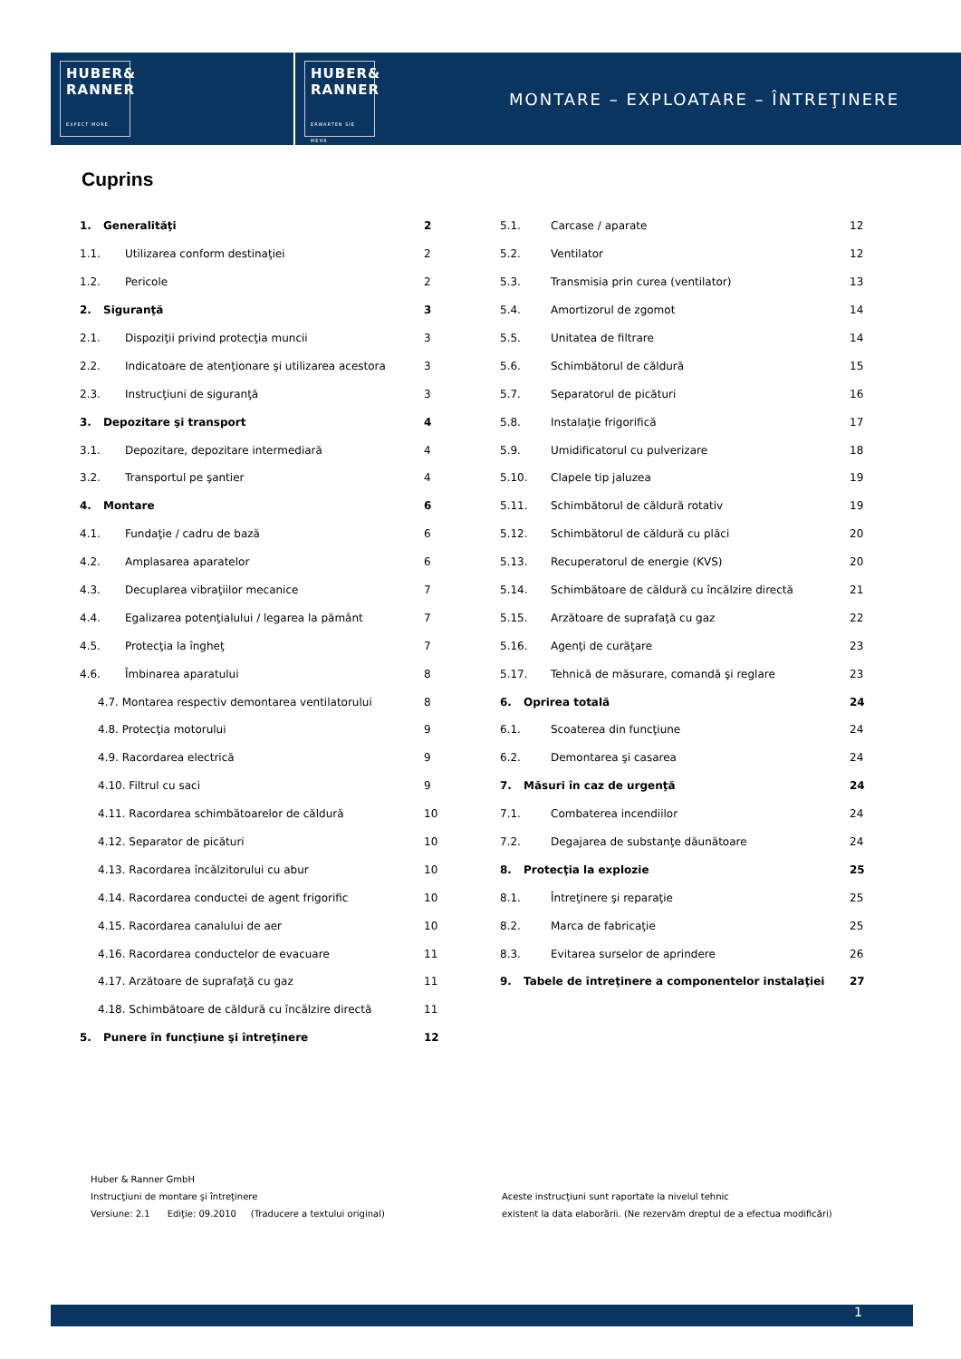HUBER&
RANNER
EXPECT MORE.
HUBER&
RANNER
ERWARTEN SIE MEHR
MONTARE – EXPLOATARE – ÎNTREŢINERE
Cuprins
1. Generalităţi 2
1.1. Utilizarea conform destinaţiei 2
1.2. Pericole 2
2. Siguranţă 3
2.1. Dispoziţii privind protecţia muncii 3
2.2. Indicatoare de atenţionare şi utilizarea acestora 3
2.3. Instrucţiuni de siguranţă 3
3. Depozitare şi transport 4
3.1. Depozitare, depozitare intermediară 4
3.2. Transportul pe şantier 4
4. Montare 6
4.1. Fundaţie / cadru de bază 6
4.2. Amplasarea aparatelor 6
4.3. Decuplarea vibraţiilor mecanice 7
4.4. Egalizarea potenţialului / legarea la pământ 7
4.5. Protecţia la îngheţ 7
4.6. Îmbinarea aparatului 8
4.7. Montarea respectiv demontarea ventilatorului 8
4.8. Protecţia motorului 9
4.9. Racordarea electrică 9
4.10. Filtrul cu saci 9
4.11. Racordarea schimbătoarelor de căldură 10
4.12. Separator de picături 10
4.13. Racordarea încălzitorului cu abur 10
4.14. Racordarea conductei de agent frigorific 10
4.15. Racordarea canalului de aer 10
4.16. Racordarea conductelor de evacuare 11
4.17. Arzătoare de suprafaţă cu gaz 11
4.18. Schimbătoare de căldură cu încălzire directă 11
5. Punere în funcţiune şi întreţinere 12
5.1. Carcase / aparate 12
5.2. Ventilator 12
5.3. Transmisia prin curea (ventilator) 13
5.4. Amortizorul de zgomot 14
5.5. Unitatea de filtrare 14
5.6. Schimbătorul de căldură 15
5.7. Separatorul de picături 16
5.8. Instalaţie frigorifică 17
5.9. Umidificatorul cu pulverizare 18
5.10. Clapele tip jaluzea 19
5.11. Schimbătorul de căldură rotativ 19
5.12. Schimbătorul de căldură cu plăci 20
5.13. Recuperatorul de energie (KVS) 20
5.14. Schimbătoare de căldură cu încălzire directă 21
5.15. Arzătoare de suprafaţă cu gaz 22
5.16. Agenţi de curăţare 23
5.17. Tehnică de măsurare, comandă şi reglare 23
6. Oprirea totală 24
6.1. Scoaterea din funcţiune 24
6.2. Demontarea şi casarea 24
7. Măsuri în caz de urgenţă 24
7.1. Combaterea incendiilor 24
7.2. Degajarea de substanţe dăunătoare 24
8. Protecţia la explozie 25
8.1. Întreţinere şi reparaţie 25
8.2. Marca de fabricaţie 25
8.3. Evitarea surselor de aprindere 26
9. Tabele de întreţinere a componentelor instalaţiei 27
Huber & Ranner GmbH
Instrucţiuni de montare şi întreţinere
Versiune: 2.1 Ediţie: 09.2010 (Traducere a textului original)
Aceste instrucţiuni sunt raportate la nivelul tehnic
existent la data elaborării. (Ne rezervăm dreptul de a efectua modificări)
1